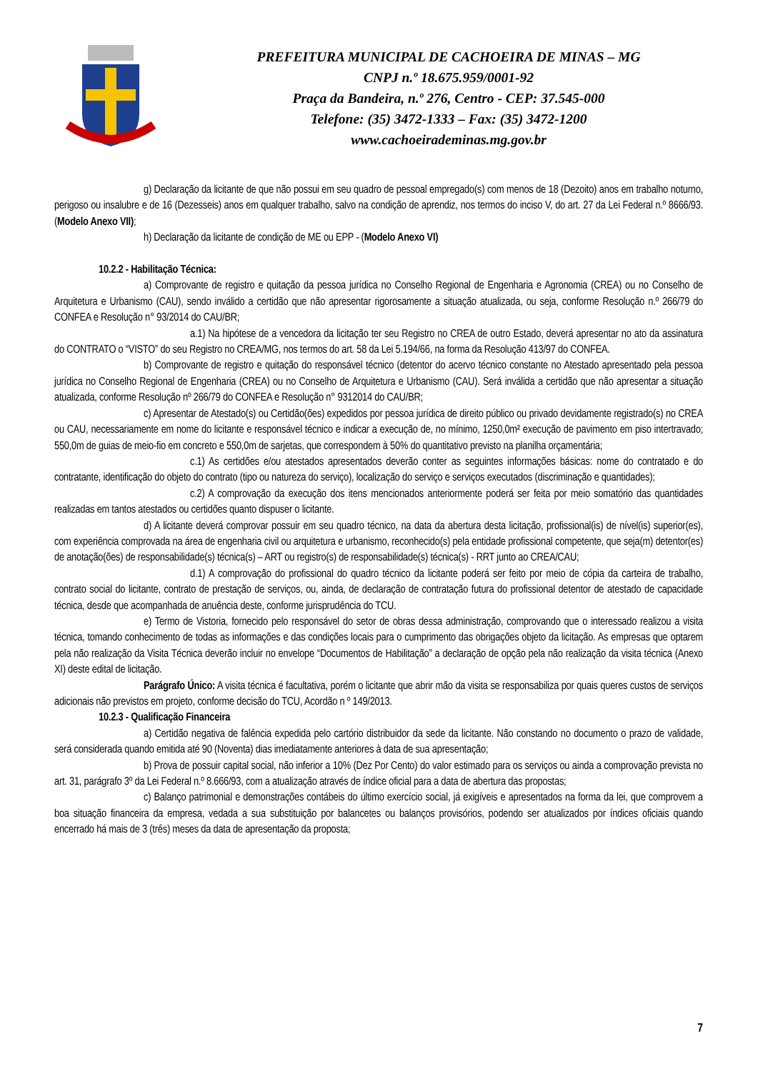PREFEITURA MUNICIPAL DE CACHOEIRA DE MINAS – MG
CNPJ n.º 18.675.959/0001-92
Praça da Bandeira, n.º 276, Centro - CEP: 37.545-000
Telefone: (35) 3472-1333 – Fax: (35) 3472-1200
www.cachoeirademinas.mg.gov.br
g) Declaração da licitante de que não possui em seu quadro de pessoal empregado(s) com menos de 18 (Dezoito) anos em trabalho noturno, perigoso ou insalubre e de 16 (Dezesseis) anos em qualquer trabalho, salvo na condição de aprendiz, nos termos do inciso V, do art. 27 da Lei Federal n.º 8666/93. (Modelo Anexo VII);
h) Declaração da licitante de condição de ME ou EPP - (Modelo Anexo VI)
10.2.2 - Habilitação Técnica:
a) Comprovante de registro e quitação da pessoa jurídica no Conselho Regional de Engenharia e Agronomia (CREA) ou no Conselho de Arquitetura e Urbanismo (CAU), sendo inválido a certidão que não apresentar rigorosamente a situação atualizada, ou seja, conforme Resolução n.º 266/79 do CONFEA e Resolução n° 93/2014 do CAU/BR;
a.1) Na hipótese de a vencedora da licitação ter seu Registro no CREA de outro Estado, deverá apresentar no ato da assinatura do CONTRATO o “VISTO” do seu Registro no CREA/MG, nos termos do art. 58 da Lei 5.194/66, na forma da Resolução 413/97 do CONFEA.
b) Comprovante de registro e quitação do responsável técnico (detentor do acervo técnico constante no Atestado apresentado pela pessoa jurídica no Conselho Regional de Engenharia (CREA) ou no Conselho de Arquitetura e Urbanismo (CAU). Será inválida a certidão que não apresentar a situação atualizada, conforme Resolução nº 266/79 do CONFEA e Resolução n° 9312014 do CAU/BR;
c) Apresentar de Atestado(s) ou Certidão(ões) expedidos por pessoa jurídica de direito público ou privado devidamente registrado(s) no CREA ou CAU, necessariamente em nome do licitante e responsável técnico e indicar a execução de, no mínimo, 1250,0m² execução de pavimento em piso intertravado; 550,0m de guias de meio-fio em concreto e 550,0m de sarjetas, que correspondem à 50% do quantitativo previsto na planilha orçamentária;
c.1) As certidões e/ou atestados apresentados deverão conter as seguintes informações básicas: nome do contratado e do contratante, identificação do objeto do contrato (tipo ou natureza do serviço), localização do serviço e serviços executados (discriminação e quantidades);
c.2) A comprovação da execução dos itens mencionados anteriormente poderá ser feita por meio somatório das quantidades realizadas em tantos atestados ou certidões quanto dispuser o licitante.
d) A licitante deverá comprovar possuir em seu quadro técnico, na data da abertura desta licitação, profissional(is) de nível(is) superior(es), com experiência comprovada na área de engenharia civil ou arquitetura e urbanismo, reconhecido(s) pela entidade profissional competente, que seja(m) detentor(es) de anotação(ões) de responsabilidade(s) técnica(s) – ART ou registro(s) de responsabilidade(s) técnica(s) - RRT junto ao CREA/CAU;
d.1) A comprovação do profissional do quadro técnico da licitante poderá ser feito por meio de cópia da carteira de trabalho, contrato social do licitante, contrato de prestação de serviços, ou, ainda, de declaração de contratação futura do profissional detentor de atestado de capacidade técnica, desde que acompanhada de anuência deste, conforme jurisprudência do TCU.
e) Termo de Vistoria, fornecido pelo responsável do setor de obras dessa administração, comprovando que o interessado realizou a visita técnica, tomando conhecimento de todas as informações e das condições locais para o cumprimento das obrigações objeto da licitação. As empresas que optarem pela não realização da Visita Técnica deverão incluir no envelope “Documentos de Habilitação” a declaração de opção pela não realização da visita técnica (Anexo XI) deste edital de licitação.
Parágrafo Único: A visita técnica é facultativa, porém o licitante que abrir mão da visita se responsabiliza por quais queres custos de serviços adicionais não previstos em projeto, conforme decisão do TCU, Acordão n º 149/2013.
10.2.3 - Qualificação Financeira
a) Certidão negativa de falência expedida pelo cartório distribuidor da sede da licitante. Não constando no documento o prazo de validade, será considerada quando emitida até 90 (Noventa) dias imediatamente anteriores à data de sua apresentação;
b) Prova de possuir capital social, não inferior a 10% (Dez Por Cento) do valor estimado para os serviços ou ainda a comprovação prevista no art. 31, parágrafo 3º da Lei Federal n.º 8.666/93, com a atualização através de índice oficial para a data de abertura das propostas;
c) Balanço patrimonial e demonstrações contábeis do último exercício social, já exigíveis e apresentados na forma da lei, que comprovem a boa situação financeira da empresa, vedada a sua substituição por balancetes ou balanços provisórios, podendo ser atualizados por índices oficiais quando encerrado há mais de 3 (três) meses da data de apresentação da proposta;
7